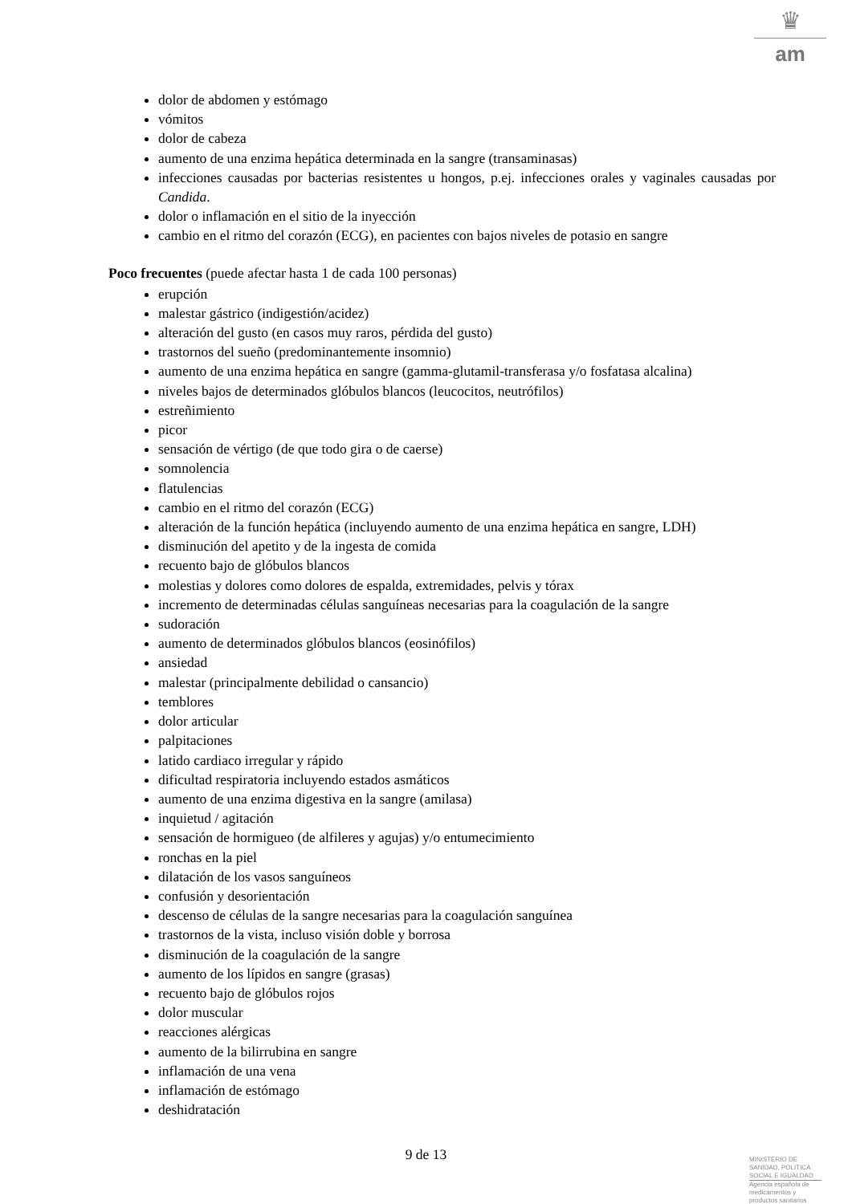♛
am
dolor de abdomen y estómago
vómitos
dolor de cabeza
aumento de una enzima hepática determinada en la sangre (transaminasas)
infecciones causadas por bacterias resistentes u hongos, p.ej. infecciones orales y vaginales causadas por Candida.
dolor o inflamación en el sitio de la inyección
cambio en el ritmo del corazón (ECG), en pacientes con bajos niveles de potasio en sangre
Poco frecuentes (puede afectar hasta 1 de cada 100 personas)
erupción
malestar gástrico (indigestión/acidez)
alteración del gusto (en casos muy raros, pérdida del gusto)
trastornos del sueño (predominantemente insomnio)
aumento de una enzima hepática en sangre (gamma-glutamil-transferasa y/o fosfatasa alcalina)
niveles bajos de determinados glóbulos blancos (leucocitos, neutrófilos)
estreñimiento
picor
sensación de vértigo (de que todo gira o de caerse)
somnolencia
flatulencias
cambio en el ritmo del corazón (ECG)
alteración de la función hepática (incluyendo aumento de una enzima hepática en sangre, LDH)
disminución del apetito y de la ingesta de comida
recuento bajo de glóbulos blancos
molestias y dolores como dolores de espalda, extremidades, pelvis y tórax
incremento de determinadas células sanguíneas necesarias para la coagulación de la sangre
sudoración
aumento de determinados glóbulos blancos (eosinófilos)
ansiedad
malestar (principalmente debilidad o cansancio)
temblores
dolor articular
palpitaciones
latido cardiaco irregular y rápido
dificultad respiratoria incluyendo estados asmáticos
aumento de una enzima digestiva en la sangre (amilasa)
inquietud / agitación
sensación de hormigueo (de alfileres y agujas) y/o entumecimiento
ronchas en la piel
dilatación de los vasos sanguíneos
confusión y desorientación
descenso de células de la sangre necesarias para la coagulación sanguínea
trastornos de la vista, incluso visión doble y borrosa
disminución de la coagulación de la sangre
aumento de los lípidos en sangre (grasas)
recuento bajo de glóbulos rojos
dolor muscular
reacciones alérgicas
aumento de la bilirrubina en sangre
inflamación de una vena
inflamación de estómago
deshidratación
9 de 13
MINISTERIO DE
SANIDAD, POLITICA
SOCIAL E IGUALDAD
Agencia española de
medicamentos y
productos sanitarios